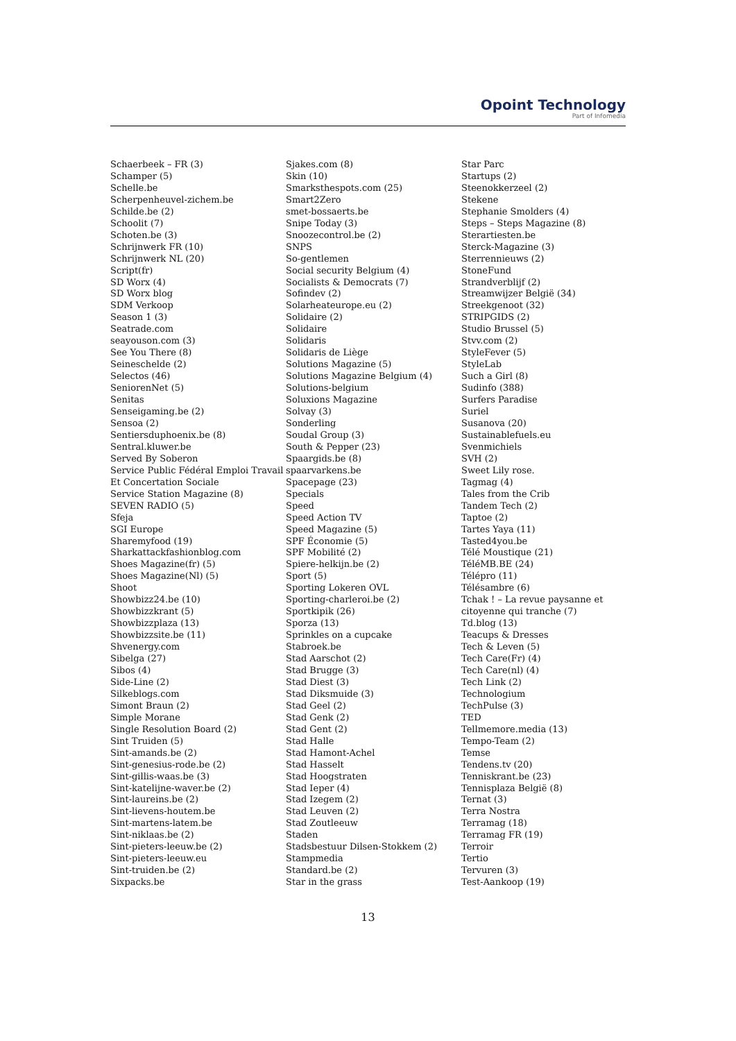Opoint Technology
Part of Infomedia
Schaerbeek – FR (3)
Schamper (5)
Schelle.be
Scherpenheuvel-zichem.be
Schilde.be (2)
Schoolit (7)
Schoten.be (3)
Schrijnwerk FR (10)
Schrijnwerk NL (20)
Script(fr)
SD Worx (4)
SD Worx blog
SDM Verkoop
Season 1 (3)
Seatrade.com
seayouson.com (3)
See You There (8)
Seineschelde (2)
Selectos (46)
SeniorenNet (5)
Senitas
Senseigaming.be (2)
Sensoa (2)
Sentiersduphoenix.be (8)
Sentral.kluwer.be
Served By Soberon
Service Public Fédéral Emploi Travail
Et Concertation Sociale
Service Station Magazine (8)
SEVEN RADIO (5)
Sfeja
SGI Europe
Sharemyfood (19)
Sharkattackfashionblog.com
Shoes Magazine(fr) (5)
Shoes Magazine(Nl) (5)
Shoot
Showbizz24.be (10)
Showbizzkrant (5)
Showbizzplaza (13)
Showbizzsite.be (11)
Shvenergy.com
Sibelga (27)
Sibos (4)
Side-Line (2)
Silkeblogs.com
Simont Braun (2)
Simple Morane
Single Resolution Board (2)
Sint Truiden (5)
Sint-amands.be (2)
Sint-genesius-rode.be (2)
Sint-gillis-waas.be (3)
Sint-katelijne-waver.be (2)
Sint-laureins.be (2)
Sint-lievens-houtem.be
Sint-martens-latem.be
Sint-niklaas.be (2)
Sint-pieters-leeuw.be (2)
Sint-pieters-leeuw.eu
Sint-truiden.be (2)
Sixpacks.be
Sjakes.com (8)
Skin (10)
Smarksthespots.com (25)
Smart2Zero
smet-bossaerts.be
Snipe Today (3)
Snoozecontrol.be (2)
SNPS
So-gentlemen
Social security Belgium (4)
Socialists & Democrats (7)
Sofindev (2)
Solarheateurope.eu (2)
Solidaire (2)
Solidaire
Solidaris
Solidaris de Liège
Solutions Magazine (5)
Solutions Magazine Belgium (4)
Solutions-belgium
Soluxions Magazine
Solvay (3)
Sonderling
Soudal Group (3)
South & Pepper (23)
Spaargids.be (8)
spaarvarkens.be
Spacepage (23)
Specials
Speed
Speed Action TV
Speed Magazine (5)
SPF Économie (5)
SPF Mobilité (2)
Spiere-helkijn.be (2)
Sport (5)
Sporting Lokeren OVL
Sporting-charleroi.be (2)
Sportkipik (26)
Sporza (13)
Sprinkles on a cupcake
Stabroek.be
Stad Aarschot (2)
Stad Brugge (3)
Stad Diest (3)
Stad Diksmuide (3)
Stad Geel (2)
Stad Genk (2)
Stad Gent (2)
Stad Halle
Stad Hamont-Achel
Stad Hasselt
Stad Hoogstraten
Stad Ieper (4)
Stad Izegem (2)
Stad Leuven (2)
Stad Zoutleeuw
Staden
Stadsbestuur Dilsen-Stokkem (2)
Stampmedia
Standard.be (2)
Star in the grass
Star Parc
Startups (2)
Steenokkerzeel (2)
Stekene
Stephanie Smolders (4)
Steps – Steps Magazine (8)
Sterartiesten.be
Sterck-Magazine (3)
Sterrennieuws (2)
StoneFund
Strandverblijf (2)
Streamwijzer België (34)
Streekgenoot (32)
STRIPGIDS (2)
Studio Brussel (5)
Stvv.com (2)
StyleFever (5)
StyleLab
Such a Girl (8)
Sudinfo (388)
Surfers Paradise
Suriel
Susanova (20)
Sustainablefuels.eu
Svenmichiels
SVH (2)
Sweet Lily rose.
Tagmag (4)
Tales from the Crib
Tandem Tech (2)
Taptoe (2)
Tartes Yaya (11)
Tasted4you.be
Télé Moustique (21)
TéléMB.BE (24)
Télépro (11)
Télésambre (6)
Tchak ! – La revue paysanne et
citoyenne qui tranche (7)
Td.blog (13)
Teacups & Dresses
Tech & Leven (5)
Tech Care(Fr) (4)
Tech Care(nl) (4)
Tech Link (2)
Technologium
TechPulse (3)
TED
Tellmemore.media (13)
Tempo-Team (2)
Temse
Tendens.tv (20)
Tenniskrant.be (23)
Tennisplaza België (8)
Ternat (3)
Terra Nostra
Terramag (18)
Terramag FR (19)
Terroir
Tertio
Tervuren (3)
Test-Aankoop (19)
13